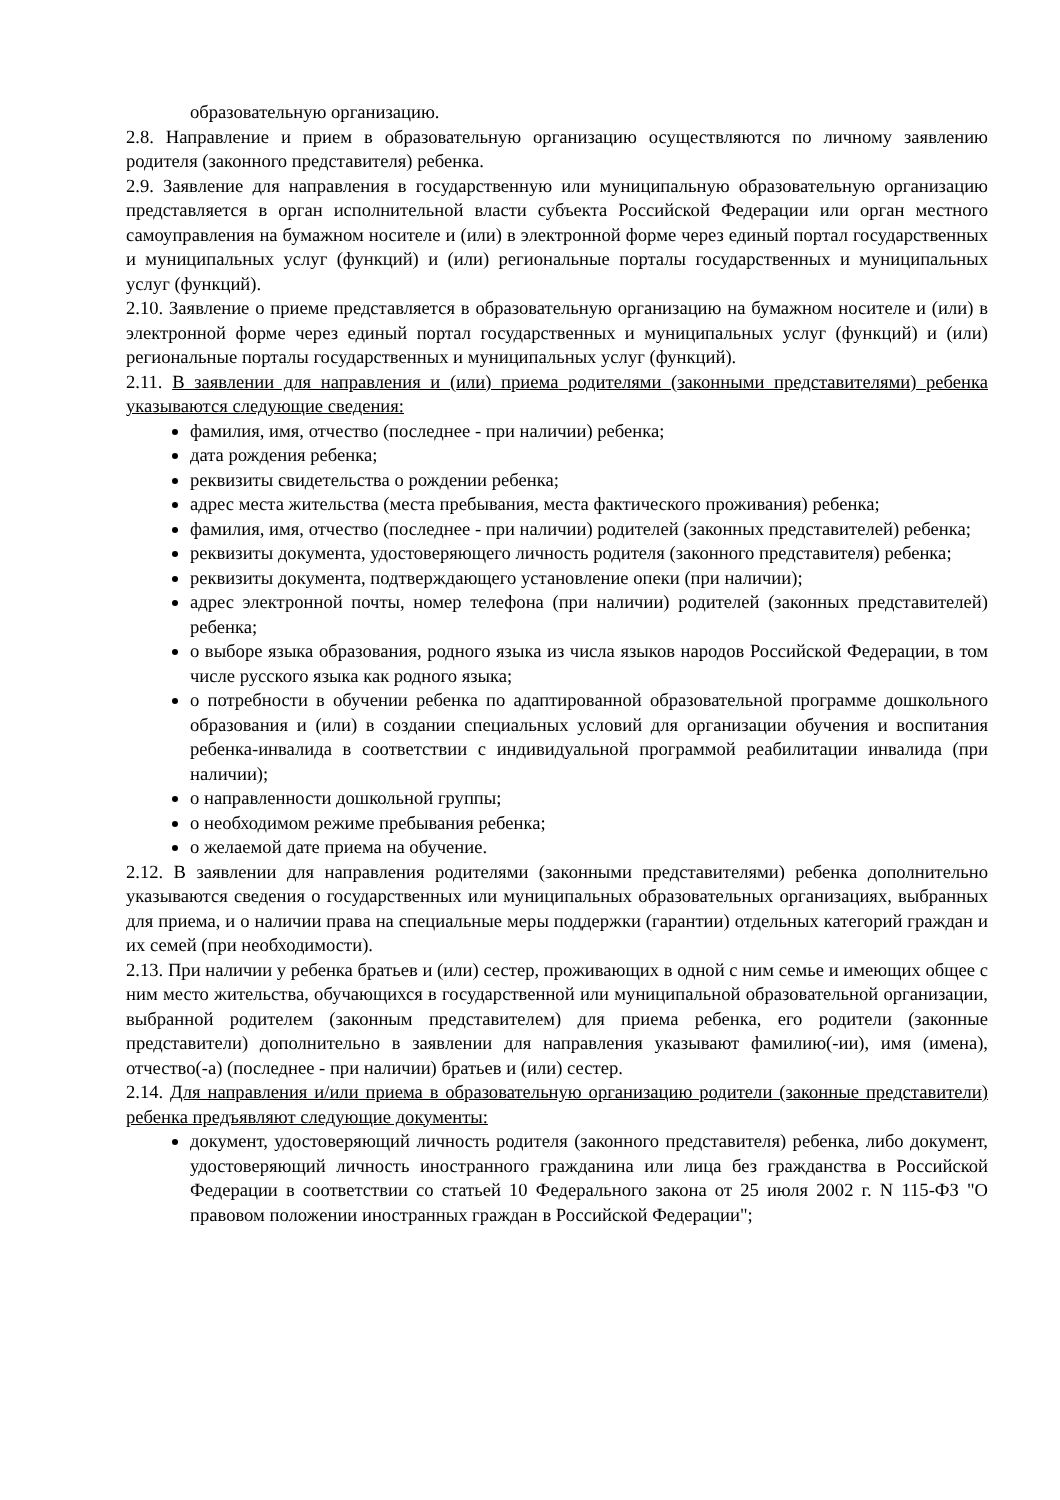образовательную организацию.
2.8. Направление и прием в образовательную организацию осуществляются по личному заявлению родителя (законного представителя) ребенка.
2.9. Заявление для направления в государственную или муниципальную образовательную организацию представляется в орган исполнительной власти субъекта Российской Федерации или орган местного самоуправления на бумажном носителе и (или) в электронной форме через единый портал государственных и муниципальных услуг (функций) и (или) региональные порталы государственных и муниципальных услуг (функций).
2.10. Заявление о приеме представляется в образовательную организацию на бумажном носителе и (или) в электронной форме через единый портал государственных и муниципальных услуг (функций) и (или) региональные порталы государственных и муниципальных услуг (функций).
2.11. В заявлении для направления и (или) приема родителями (законными представителями) ребенка указываются следующие сведения:
фамилия, имя, отчество (последнее - при наличии) ребенка;
дата рождения ребенка;
реквизиты свидетельства о рождении ребенка;
адрес места жительства (места пребывания, места фактического проживания) ребенка;
фамилия, имя, отчество (последнее - при наличии) родителей (законных представителей) ребенка;
реквизиты документа, удостоверяющего личность родителя (законного представителя) ребенка;
реквизиты документа, подтверждающего установление опеки (при наличии);
адрес электронной почты, номер телефона (при наличии) родителей (законных представителей) ребенка;
о выборе языка образования, родного языка из числа языков народов Российской Федерации, в том числе русского языка как родного языка;
о потребности в обучении ребенка по адаптированной образовательной программе дошкольного образования и (или) в создании специальных условий для организации обучения и воспитания ребенка-инвалида в соответствии с индивидуальной программой реабилитации инвалида (при наличии);
о направленности дошкольной группы;
о необходимом режиме пребывания ребенка;
о желаемой дате приема на обучение.
2.12. В заявлении для направления родителями (законными представителями) ребенка дополнительно указываются сведения о государственных или муниципальных образовательных организациях, выбранных для приема, и о наличии права на специальные меры поддержки (гарантии) отдельных категорий граждан и их семей (при необходимости).
2.13. При наличии у ребенка братьев и (или) сестер, проживающих в одной с ним семье и имеющих общее с ним место жительства, обучающихся в государственной или муниципальной образовательной организации, выбранной родителем (законным представителем) для приема ребенка, его родители (законные представители) дополнительно в заявлении для направления указывают фамилию(-ии), имя (имена), отчество(-а) (последнее - при наличии) братьев и (или) сестер.
2.14. Для направления и/или приема в образовательную организацию родители (законные представители) ребенка предъявляют следующие документы:
документ, удостоверяющий личность родителя (законного представителя) ребенка, либо документ, удостоверяющий личность иностранного гражданина или лица без гражданства в Российской Федерации в соответствии со статьей 10 Федерального закона от 25 июля 2002 г. N 115-ФЗ "О правовом положении иностранных граждан в Российской Федерации";